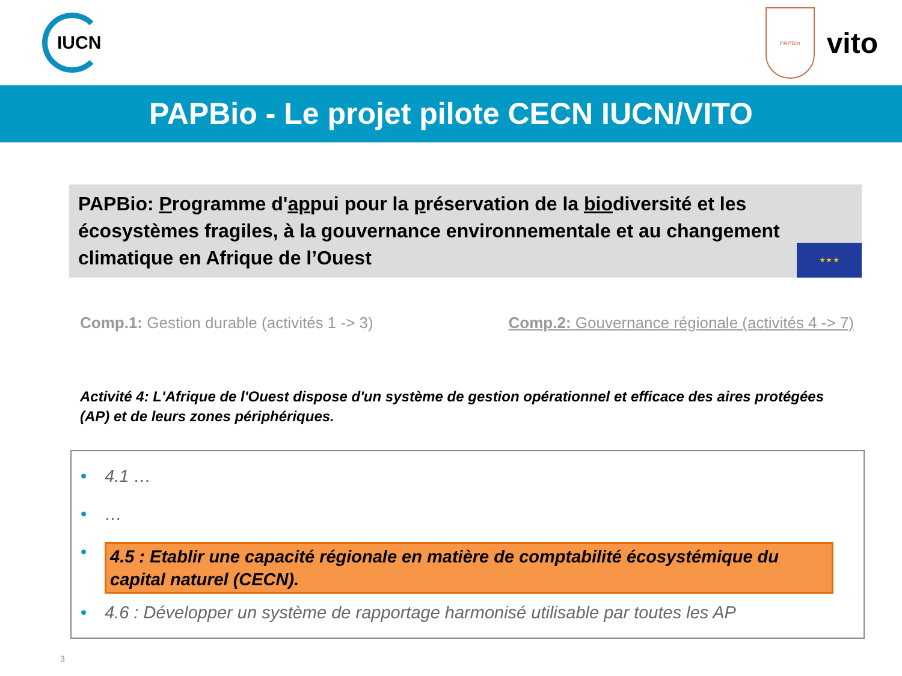IUCN
PAPBio
vito
PAPBio - Le projet pilote CECN IUCN/VITO
PAPBio: Programme d'appui pour la préservation de la biodiversité et les écosystèmes fragiles, à la gouvernance environnementale et au changement climatique en Afrique de l’Ouest
★ ★ ★
Comp.1: Gestion durable (activités 1 -> 3)
Comp.2: Gouvernance régionale (activités 4 -> 7)
Activité 4: L'Afrique de l'Ouest dispose d'un système de gestion opérationnel et efficace des aires protégées (AP) et de leurs zones périphériques.
• 4.1 …
• …
• 4.5 : Etablir une capacité régionale en matière de comptabilité écosystémique du capital naturel (CECN).
• 4.6 : Développer un système de rapportage harmonisé utilisable par toutes les AP
3